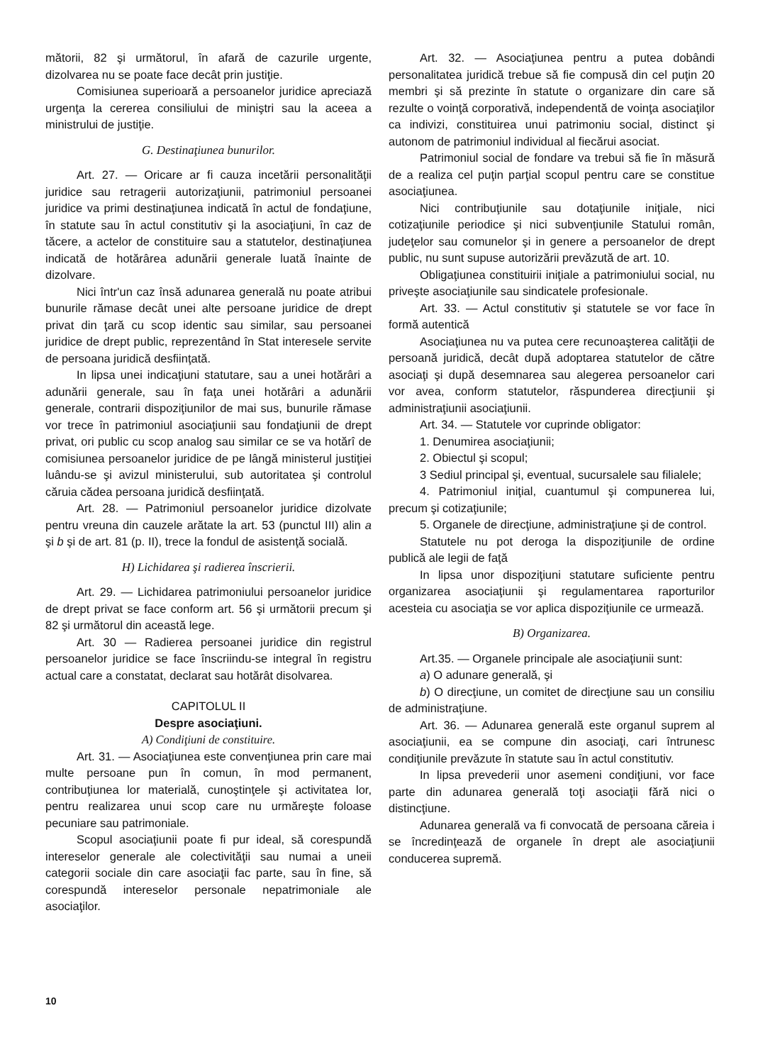mătorii, 82 şi următorul, în afară de cazurile urgente, dizolvarea nu se poate face decât prin justiţie.
Comisiunea superioară a persoanelor juridice apreciază urgenţa la cererea consiliului de miniştri sau la aceea a ministrului de justiţie.
G. Destinaţiunea bunurilor.
Art. 27. — Oricare ar fi cauza incetării personalităţii juridice sau retragerii autorizaţiunii, patrimoniul persoanei juridice va primi destinaţiunea indicată în actul de fondaţiune, în statute sau în actul constitutiv şi la asociaţiuni, în caz de tăcere, a actelor de constituire sau a statutelor, destinaţiunea indicată de hotărârea adunării generale luată înainte de dizolvare.
Nici într'un caz însă adunarea generală nu poate atribui bunurile rămase decât unei alte persoane juridice de drept privat din ţară cu scop identic sau similar, sau persoanei juridice de drept public, reprezentând în Stat interesele servite de persoana juridică desfiinţată.
In lipsa unei indicaţiuni statutare, sau a unei hotărâri a adunării generale, sau în faţa unei hotărâri a adunării generale, contrarii dispoziţiunilor de mai sus, bunurile rămase vor trece în patrimoniul asociaţiunii sau fondaţiunii de drept privat, ori public cu scop analog sau similar ce se va hotărî de comisiunea persoanelor juridice de pe lângă ministerul justiţiei luându-se şi avizul ministerului, sub autoritatea şi controlul căruia cădea persoana juridică desfiinţată.
Art. 28. — Patrimoniul persoanelor juridice dizolvate pentru vreuna din cauzele arătate la art. 53 (punctul III) alin a şi b şi de art. 81 (p. II), trece la fondul de asistenţă socială.
H) Lichidarea şi radierea înscrierii.
Art. 29. — Lichidarea patrimoniului persoanelor juridice de drept privat se face conform art. 56 şi următorii precum şi 82 şi următorul din această lege.
Art. 30 — Radierea persoanei juridice din registrul persoanelor juridice se face înscriindu-se integral în registru actual care a constatat, declarat sau hotărât disolvarea.
CAPITOLUL II
Despre asociaţiuni.
A) Condiţiuni de constituire.
Art. 31. — Asociaţiunea este convenţiunea prin care mai multe persoane pun în comun, în mod permanent, contribuţiunea lor materială, cunoştinţele şi activitatea lor, pentru realizarea unui scop care nu urmăreşte foloase pecuniare sau patrimoniale.
Scopul asociaţiunii poate fi pur ideal, să corespundă intereselor generale ale colectivităţii sau numai a uneii categorii sociale din care asociaţii fac parte, sau în fine, să corespundă intereselor personale nepatrimoniale ale asociaţilor.
Art. 32. — Asociaţiunea pentru a putea dobândi personalitatea juridică trebue să fie compusă din cel puţin 20 membri şi să prezinte în statute o organizare din care să rezulte o voinţă corporativă, independentă de voinţa asociaţilor ca indivizi, constituirea unui patrimoniu social, distinct şi autonom de patrimoniul individual al fiecărui asociat.
Patrimoniul social de fondare va trebui să fie în măsură de a realiza cel puţin parţial scopul pentru care se constitue asociaţiunea.
Nici contribuţiunile sau dotaţiunile iniţiale, nici cotizaţiunile periodice şi nici subvenţiunile Statului român, judeţelor sau comunelor şi in genere a persoanelor de drept public, nu sunt supuse autorizării prevăzută de art. 10.
Obligaţiunea constituirii iniţiale a patrimoniului social, nu priveşte asociaţiunile sau sindicatele profesionale.
Art. 33. — Actul constitutiv şi statutele se vor face în formă autentică
Asociaţiunea nu va putea cere recunoaşterea calităţii de persoană juridică, decât după adoptarea statutelor de către asociaţi şi după desemnarea sau alegerea persoanelor cari vor avea, conform statutelor, răspunderea direcţiunii şi administraţiunii asociaţiunii.
Art. 34. — Statutele vor cuprinde obligator:
1. Denumirea asociaţiunii;
2. Obiectul şi scopul;
3 Sediul principal şi, eventual, sucursalele sau filialele;
4. Patrimoniul iniţial, cuantumul şi compunerea lui, precum şi cotizaţiunile;
5. Organele de direcţiune, administraţiune şi de control.
Statutele nu pot deroga la dispoziţiunile de ordine publică ale legii de faţă
In lipsa unor dispoziţiuni statutare suficiente pentru organizarea asociaţiunii şi regulamentarea raporturilor acesteia cu asociaţia se vor aplica dispoziţiunile ce urmează.
B) Organizarea.
Art.35. — Organele principale ale asociaţiunii sunt:
a) O adunare generală, şi
b) O direcţiune, un comitet de direcţiune sau un consiliu de administraţiune.
Art. 36. — Adunarea generală este organul suprem al asociaţiunii, ea se compune din asociaţi, cari întrunesc condiţiunile prevăzute în statute sau în actul constitutiv.
In lipsa prevederii unor asemeni condiţiuni, vor face parte din adunarea generală toţi asociaţii fără nici o distincţiune.
Adunarea generală va fi convocată de persoana căreia i se încredinţează de organele în drept ale asociaţiunii conducerea supremă.
10